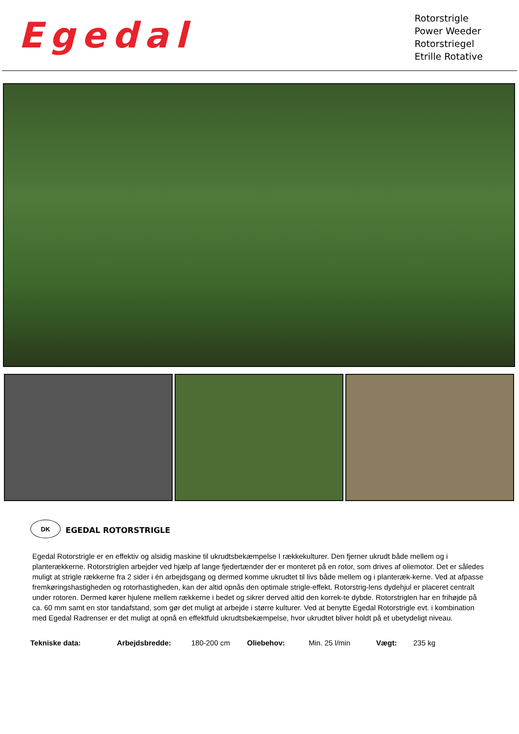Egedal
Rotorstrigle
Power Weeder
Rotorstriegel
Etrille Rotative
DK
EGEDAL ROTORSTRIGLE
Egedal Rotorstrigle er en effektiv og alsidig maskine til ukrudtsbekæmpelse I rækkekulturer. Den fjerner ukrudt både mellem og i planterækkerne. Rotorstriglen arbejder ved hjælp af lange fjedertænder der er monteret på en rotor, som drives af oliemotor. Det er således muligt at strigle rækkerne fra 2 sider i én arbejdsgang og dermed komme ukrudtet til livs både mellem og i planteræk-kerne. Ved at afpasse fremkøringshastigheden og rotorhastigheden, kan der altid opnås den optimale strigle-effekt. Rotorstrig-lens dydehjul er placeret centralt under rotoren. Dermed kører hjulene mellem rækkerne i bedet og sikrer derved altid den korrek-te dybde. Rotorstriglen har en frihøjde på ca. 60 mm samt en stor tandafstand, som gør det muligt at arbejde i større kulturer. Ved at benytte Egedal Rotorstrigle evt. i kombination med Egedal Radrenser er det muligt at opnå en effektfuld ukrudtsbekæmpelse, hvor ukrudtet bliver holdt på et ubetydeligt niveau.
| Tekniske data: | Arbejdsbredde: | 180-200 cm | Oliebehov: | Min. 25 l/min | Vægt: | 235 kg |